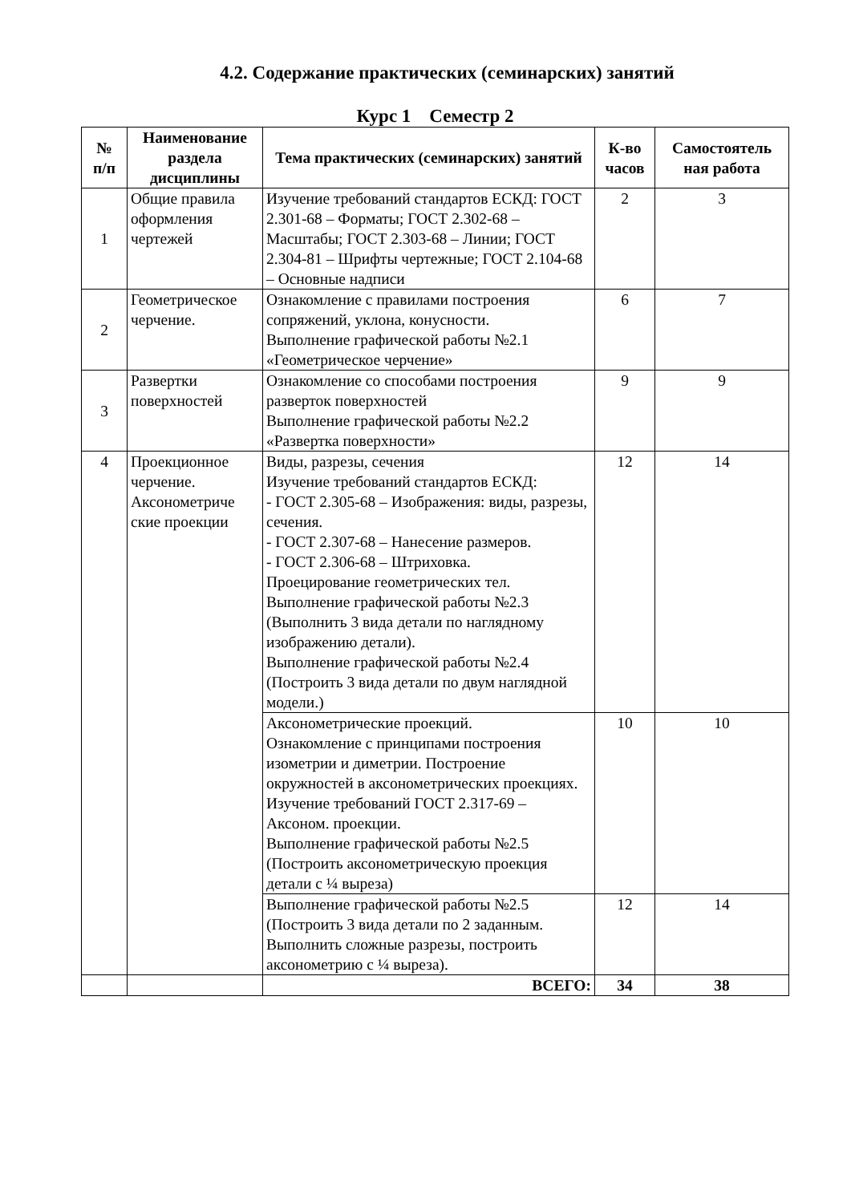4.2. Содержание практических (семинарских) занятий
Курс 1 Семестр 2
| № п/п | Наименование раздела дисциплины | Тема практических (семинарских) занятий | К-во часов | Самостоятель ная работа |
| --- | --- | --- | --- | --- |
| 1 | Общие правила оформления чертежей | Изучение требований стандартов ЕСКД: ГОСТ 2.301-68 – Форматы; ГОСТ 2.302-68 – Масштабы; ГОСТ 2.303-68 – Линии; ГОСТ 2.304-81 – Шрифты чертежные; ГОСТ 2.104-68 – Основные надписи | 2 | 3 |
| 2 | Геометрическое черчение. | Ознакомление с правилами построения сопряжений, уклона, конусности. Выполнение графической работы №2.1 «Геометрическое черчение» | 6 | 7 |
| 3 | Развертки поверхностей | Ознакомление со способами построения разверток поверхностей Выполнение графической работы №2.2 «Развертка поверхности» | 9 | 9 |
| 4 | Проекционное черчение. Аксонометриче ские проекции | Виды, разрезы, сечения Изучение требований стандартов ЕСКД: - ГОСТ 2.305-68 – Изображения: виды, разрезы, сечения. - ГОСТ 2.307-68 – Нанесение размеров. - ГОСТ 2.306-68 – Штриховка. Проецирование геометрических тел. Выполнение графической работы №2.3 (Выполнить 3 вида детали по наглядному изображению детали). Выполнение графической работы №2.4 (Построить 3 вида детали по двум наглядной модели.) | 12 | 14 |
| | | Аксонометрические проекций. Ознакомление с принципами построения изометрии и диметрии. Построение окружностей в аксонометрических проекциях. Изучение требований ГОСТ 2.317-69 – Аксоном. проекции. Выполнение графической работы №2.5 (Построить аксонометрическую проекция детали с ¼ выреза) | 10 | 10 |
| | | Выполнение графической работы №2.5 (Построить 3 вида детали по 2 заданным. Выполнить сложные разрезы, построить аксонометрию с ¼ выреза). | 12 | 14 |
| | | ВСЕГО: | 34 | 38 |